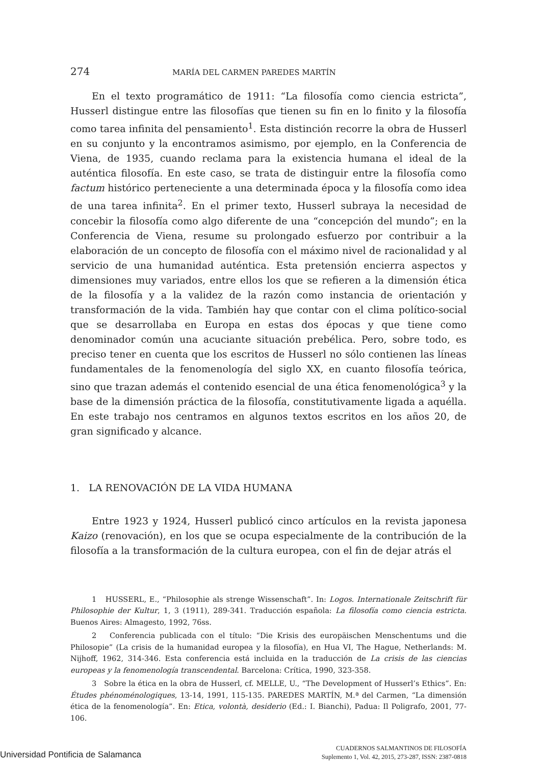274 MARÍA DEL CARMEN PAREDES MARTÍN
En el texto programático de 1911: “La filosofía como ciencia estricta”, Husserl distingue entre las filosofías que tienen su fin en lo finito y la filosofía como tarea infinita del pensamiento<sup>1</sup>. Esta distinción recorre la obra de Husserl en su conjunto y la encontramos asimismo, por ejemplo, en la Conferencia de Viena, de 1935, cuando reclama para la existencia humana el ideal de la auténtica filosofía. En este caso, se trata de distinguir entre la filosofía como factum histórico perteneciente a una determinada época y la filosofía como idea de una tarea infinita<sup>2</sup>. En el primer texto, Husserl subraya la necesidad de concebir la filosofía como algo diferente de una “concepción del mundo”; en la Conferencia de Viena, resume su prolongado esfuerzo por contribuir a la elaboración de un concepto de filosofía con el máximo nivel de racionalidad y al servicio de una humanidad auténtica. Esta pretensión encierra aspectos y dimensiones muy variados, entre ellos los que se refieren a la dimensión ética de la filosofía y a la validez de la razón como instancia de orientación y transformación de la vida. También hay que contar con el clima político-social que se desarrollaba en Europa en estas dos épocas y que tiene como denominador común una acuciante situación prebélica. Pero, sobre todo, es preciso tener en cuenta que los escritos de Husserl no sólo contienen las líneas fundamentales de la fenomenología del siglo XX, en cuanto filosofía teórica, sino que trazan además el contenido esencial de una ética fenomenológica<sup>3</sup> y la base de la dimensión práctica de la filosofía, constitutivamente ligada a aquélla. En este trabajo nos centramos en algunos textos escritos en los años 20, de gran significado y alcance.
1. LA RENOVACIÓN DE LA VIDA HUMANA
Entre 1923 y 1924, Husserl publicó cinco artículos en la revista japonesa Kaizo (renovación), en los que se ocupa especialmente de la contribución de la filosofía a la transformación de la cultura europea, con el fin de dejar atrás el
1 HUSSERL, E., “Philosophie als strenge Wissenschaft”. In: Logos. Internationale Zeitschrift für Philosophie der Kultur, 1, 3 (1911), 289-341. Traducción española: La filosofía como ciencia estricta. Buenos Aires: Almagesto, 1992, 76ss.
2 Conferencia publicada con el título: “Die Krisis des europäischen Menschentums und die Philosopie” (La crisis de la humanidad europea y la filosofía), en Hua VI, The Hague, Netherlands: M. Nijhoff, 1962, 314-346. Esta conferencia está incluida en la traducción de La crisis de las ciencias europeas y la fenomenología transcendental. Barcelona: Crítica, 1990, 323-358.
3 Sobre la ética en la obra de Husserl, cf. MELLE, U., “The Development of Husserl’s Ethics”. En: Études phénoménologiques, 13-14, 1991, 115-135. PAREDES MARTÍN, M.ª del Carmen, “La dimensión ética de la fenomenología”. En: Etica, volontà, desiderio (Ed.: I. Bianchi), Padua: Il Poligrafo, 2001, 77-106.
CUADERNOS SALMANTINOS DE FILOSOFÍA
Suplemento 1, Vol. 42, 2015, 273-287, ISSN: 2387-0818
Universidad Pontificia de Salamanca